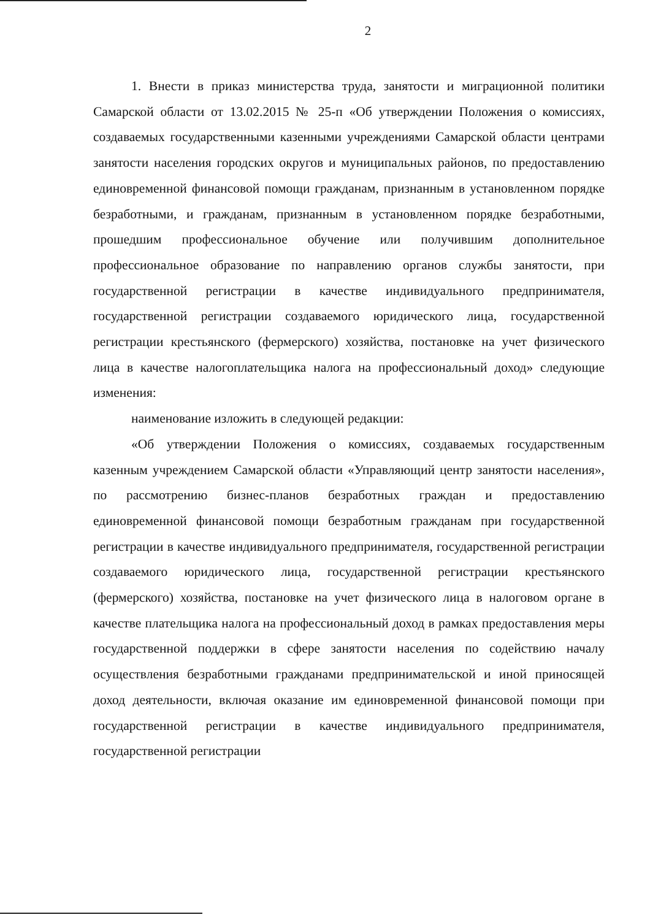2
1. Внести в приказ министерства труда, занятости и миграционной политики Самарской области от 13.02.2015 № 25-п «Об утверждении Положения о комиссиях, создаваемых государственными казенными учреждениями Самарской области центрами занятости населения городских округов и муниципальных районов, по предоставлению единовременной финансовой помощи гражданам, признанным в установленном порядке безработными, и гражданам, признанным в установленном порядке безработными, прошедшим профессиональное обучение или получившим дополнительное профессиональное образование по направлению органов службы занятости, при государственной регистрации в качестве индивидуального предпринимателя, государственной регистрации создаваемого юридического лица, государственной регистрации крестьянского (фермерского) хозяйства, постановке на учет физического лица в качестве налогоплательщика налога на профессиональный доход» следующие изменения:
наименование изложить в следующей редакции:
«Об утверждении Положения о комиссиях, создаваемых государственным казенным учреждением Самарской области «Управляющий центр занятости населения», по рассмотрению бизнес-планов безработных граждан и предоставлению единовременной финансовой помощи безработным гражданам при государственной регистрации в качестве индивидуального предпринимателя, государственной регистрации создаваемого юридического лица, государственной регистрации крестьянского (фермерского) хозяйства, постановке на учет физического лица в налоговом органе в качестве плательщика налога на профессиональный доход в рамках предоставления меры государственной поддержки в сфере занятости населения по содействию началу осуществления безработными гражданами предпринимательской и иной приносящей доход деятельности, включая оказание им единовременной финансовой помощи при государственной регистрации в качестве индивидуального предпринимателя, государственной регистрации